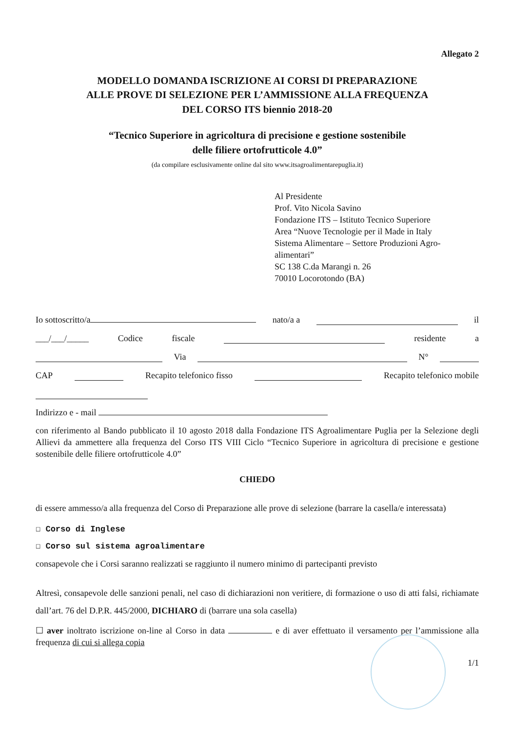Allegato 2
MODELLO DOMANDA ISCRIZIONE AI CORSI DI PREPARAZIONE
ALLE PROVE DI SELEZIONE PER L’AMMISSIONE ALLA FREQUENZA
DEL CORSO ITS biennio 2018-20
“Tecnico Superiore in agricoltura di precisione e gestione sostenibile
delle filiere ortofrutticole 4.0”
(da compilare esclusivamente online dal sito www.itsagroalimentarepuglia.it)
Al Presidente
Prof. Vito Nicola Savino
Fondazione ITS – Istituto Tecnico Superiore
Area “Nuove Tecnologie per il Made in Italy
Sistema Alimentare – Settore Produzioni Agro-
alimentari”
SC 138 C.da Marangi n. 26
70010 Locorotondo (BA)
Io sottoscritto/a nato/a a il
___/___/_____ Codice fiscale residente a
Via N°
CAP Recapito telefonico fisso Recapito telefonico mobile
Indirizzo e - mail
con riferimento al Bando pubblicato il 10 agosto 2018 dalla Fondazione ITS Agroalimentare Puglia per la Selezione degli Allievi da ammettere alla frequenza del Corso ITS VIII Ciclo “Tecnico Superiore in agricoltura di precisione e gestione sostenibile delle filiere ortofrutticole 4.0”
CHIEDO
di essere ammesso/a alla frequenza del Corso di Preparazione alle prove di selezione (barrare la casella/e interessata)
☐ Corso di Inglese
☐ Corso sul sistema agroalimentare
consapevole che i Corsi saranno realizzati se raggiunto il numero minimo di partecipanti previsto
Altresì, consapevole delle sanzioni penali, nel caso di dichiarazioni non veritiere, di formazione o uso di atti falsi, richiamate dall’art. 76 del D.P.R. 445/2000, DICHIARO di (barrare una sola casella)
☐ aver inoltrato iscrizione on-line al Corso in data e di aver effettuato il versamento per l’ammissione alla frequenza di cui si allega copia
1/1